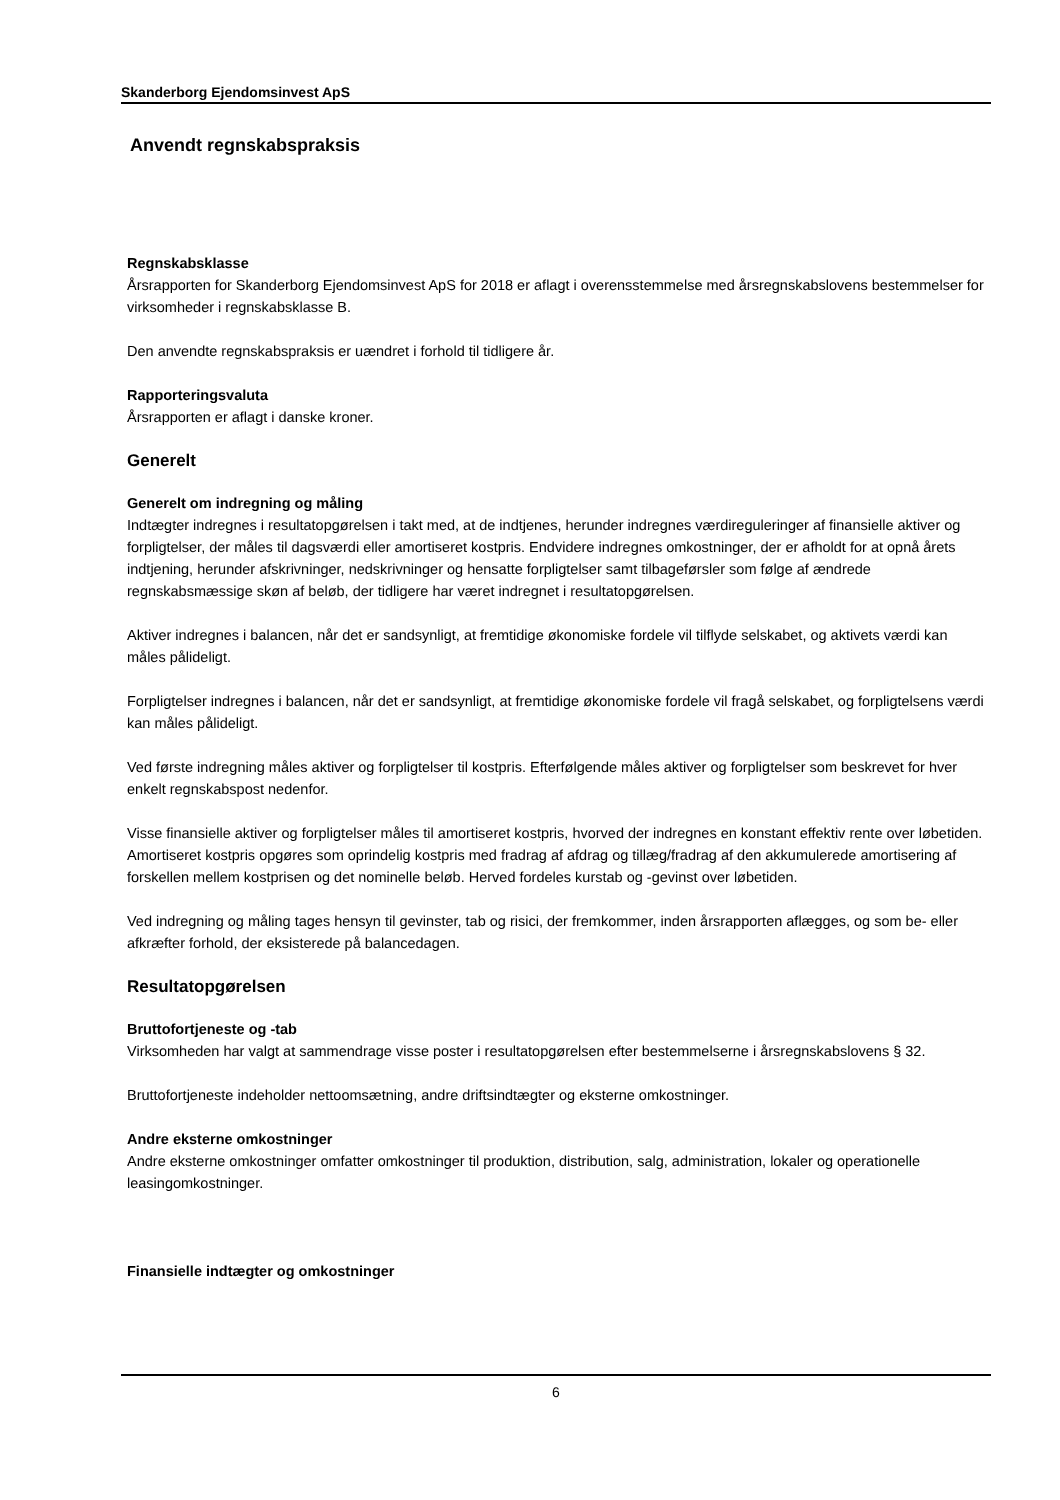Skanderborg Ejendomsinvest ApS
Anvendt regnskabspraksis
Regnskabsklasse
Årsrapporten for Skanderborg Ejendomsinvest ApS for 2018 er aflagt i overensstemmelse med årsregnskabslovens bestemmelser for virksomheder i regnskabsklasse B.
Den anvendte regnskabspraksis er uændret i forhold til tidligere år.
Rapporteringsvaluta
Årsrapporten er aflagt i danske kroner.
Generelt
Generelt om indregning og måling
Indtægter indregnes i resultatopgørelsen i takt med, at de indtjenes, herunder indregnes værdireguleringer af finansielle aktiver og forpligtelser, der måles til dagsværdi eller amortiseret kostpris. Endvidere indregnes omkostninger, der er afholdt for at opnå årets indtjening, herunder afskrivninger, nedskrivninger og hensatte forpligtelser samt tilbageførsler som følge af ændrede regnskabsmæssige skøn af beløb, der tidligere har været indregnet i resultatopgørelsen.
Aktiver indregnes i balancen, når det er sandsynligt, at fremtidige økonomiske fordele vil tilflyde selskabet, og aktivets værdi kan måles pålideligt.
Forpligtelser indregnes i balancen, når det er sandsynligt, at fremtidige økonomiske fordele vil fragå selskabet, og forpligtelsens værdi kan måles pålideligt.
Ved første indregning måles aktiver og forpligtelser til kostpris. Efterfølgende måles aktiver og forpligtelser som beskrevet for hver enkelt regnskabspost nedenfor.
Visse finansielle aktiver og forpligtelser måles til amortiseret kostpris, hvorved der indregnes en konstant effektiv rente over løbetiden. Amortiseret kostpris opgøres som oprindelig kostpris med fradrag af afdrag og tillæg/fradrag af den akkumulerede amortisering af forskellen mellem kostprisen og det nominelle beløb. Herved fordeles kurstab og -gevinst over løbetiden.
Ved indregning og måling tages hensyn til gevinster, tab og risici, der fremkommer, inden årsrapporten aflægges, og som be- eller afkræfter forhold, der eksisterede på balancedagen.
Resultatopgørelsen
Bruttofortjeneste og -tab
Virksomheden har valgt at sammendrage visse poster i resultatopgørelsen efter bestemmelserne i årsregnskabslovens § 32.
Bruttofortjeneste indeholder nettoomsætning, andre driftsindtægter og eksterne omkostninger.
Andre eksterne omkostninger
Andre eksterne omkostninger omfatter omkostninger til produktion, distribution, salg, administration, lokaler og operationelle leasingomkostninger.
Finansielle indtægter og omkostninger
6